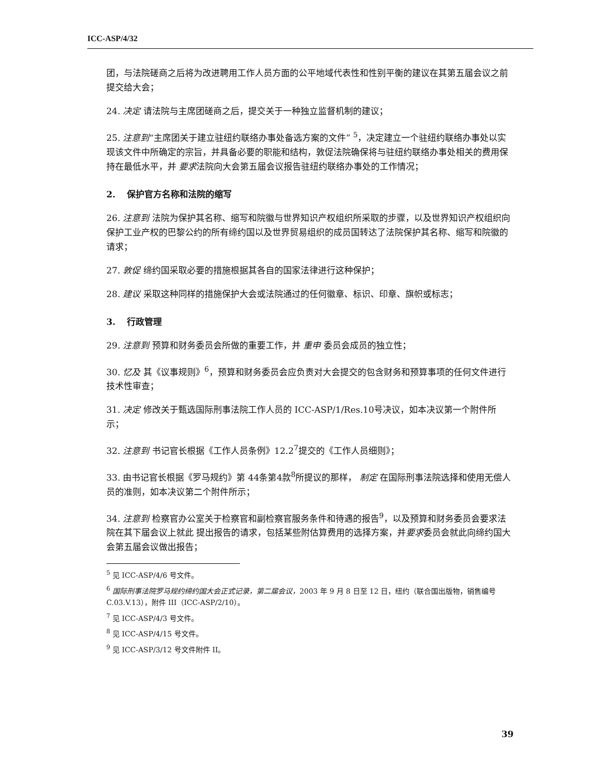ICC-ASP/4/32
团，与法院磋商之后将为改进聘用工作人员方面的公平地域代表性和性别平衡的建议在其第五届会议之前提交给大会；
24. 决定 请法院与主席团磋商之后，提交关于一种独立监督机制的建议；
25. 注意到“主席团关于建立驻纽约联络办事处备选方案的文件” <sup>5</sup>，决定建立一个驻纽约联络办事处以实现该文件中所确定的宗旨，并具备必要的职能和结构，敦促法院确保将与驻纽约联络办事处相关的费用保持在最低水平，并 要求法院向大会第五届会议报告驻纽约联络办事处的工作情况；
2. 保护官方名称和法院的缩写
26. 注意到 法院为保护其名称、缩写和院徽与世界知识产权组织所采取的步骤，以及世界知识产权组织向保护工业产权的巴黎公约的所有缔约国以及世界贸易组织的成员国转达了法院保护其名称、缩写和院徽的请求；
27. 敦促 缔约国采取必要的措施根据其各自的国家法律进行这种保护；
28. 建议 采取这种同样的措施保护大会或法院通过的任何徽章、标识、印章、旗帜或标志；
3. 行政管理
29. 注意到 预算和财务委员会所做的重要工作，并 重申 委员会成员的独立性；
30. 忆及 其《议事规则》<sup>6</sup>，预算和财务委员会应负责对大会提交的包含财务和预算事项的任何文件进行技术性审查；
31. 决定 修改关于甄选国际刑事法院工作人员的 ICC-ASP/1/Res.10号决议，如本决议第一个附件所示；
32. 注意到 书记官长根据《工作人员条例》12.2<sup>7</sup>提交的《工作人员细则》；
33. 由书记官长根据《罗马规约》第 44条第4款<sup>8</sup>所提议的那样， 制定 在国际刑事法院选择和使用无偿人员的准则，如本决议第二个附件所示；
34. 注意到 检察官办公室关于检察官和副检察官服务条件和待遇的报告<sup>9</sup>，以及预算和财务委员会要求法院在其下届会议上就此 提出报告的请求，包括某些附估算费用的选择方案，并要求委员会就此向缔约国大会第五届会议做出报告；
<sup>5</sup> 见 ICC-ASP/4/6 号文件。
<sup>6</sup> 国际刑事法院罗马规约缔约国大会正式记录，第二届会议，2003 年 9 月 8 日至 12 日，纽约（联合国出版物，销售编号 C.03.V.13），附件 III（ICC-ASP/2/10）。
<sup>7</sup> 见 ICC-ASP/4/3 号文件。
<sup>8</sup> 见 ICC-ASP/4/15 号文件。
<sup>9</sup> 见 ICC-ASP/3/12 号文件附件 II。
39